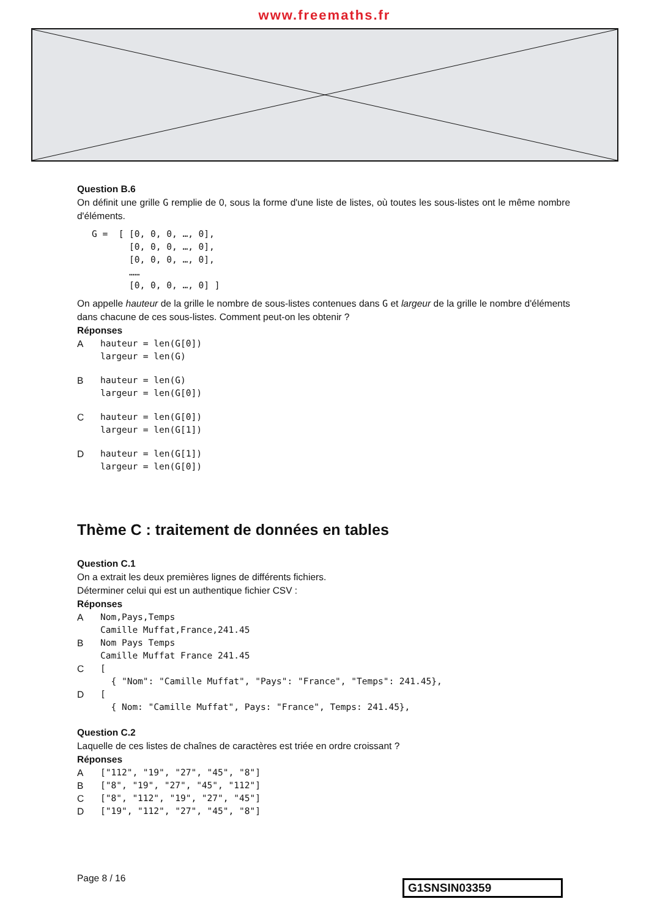www.freemaths.fr
Question B.6
On définit une grille G remplie de 0, sous la forme d'une liste de listes, où toutes les sous-listes ont le même nombre d'éléments.
G =  [ [0, 0, 0, …, 0],
       [0, 0, 0, …, 0],
       [0, 0, 0, …, 0],
       ……
       [0, 0, 0, …, 0] ]
On appelle hauteur de la grille le nombre de sous-listes contenues dans G et largeur de la grille le nombre d'éléments dans chacune de ces sous-listes. Comment peut-on les obtenir ?
Réponses
A
hauteur = len(G[0])
largeur = len(G)
B
hauteur = len(G)
largeur = len(G[0])
C
hauteur = len(G[0])
largeur = len(G[1])
D
hauteur = len(G[1])
largeur = len(G[0])
Thème C : traitement de données en tables
Question C.1
On a extrait les deux premières lignes de différents fichiers.
Déterminer celui qui est un authentique fichier CSV :
Réponses
A
Nom,Pays,Temps
Camille Muffat,France,241.45
B
Nom Pays Temps
Camille Muffat France 241.45
C
[
  { "Nom": "Camille Muffat", "Pays": "France", "Temps": 241.45},
D
[
  { Nom: "Camille Muffat", Pays: "France", Temps: 241.45},
Question C.2
Laquelle de ces listes de chaînes de caractères est triée en ordre croissant ?
Réponses
A
["112", "19", "27", "45", "8"]
B
["8", "19", "27", "45", "112"]
C
["8", "112", "19", "27", "45"]
D
["19", "112", "27", "45", "8"]
Page 8 / 16 G1SNSIN03359